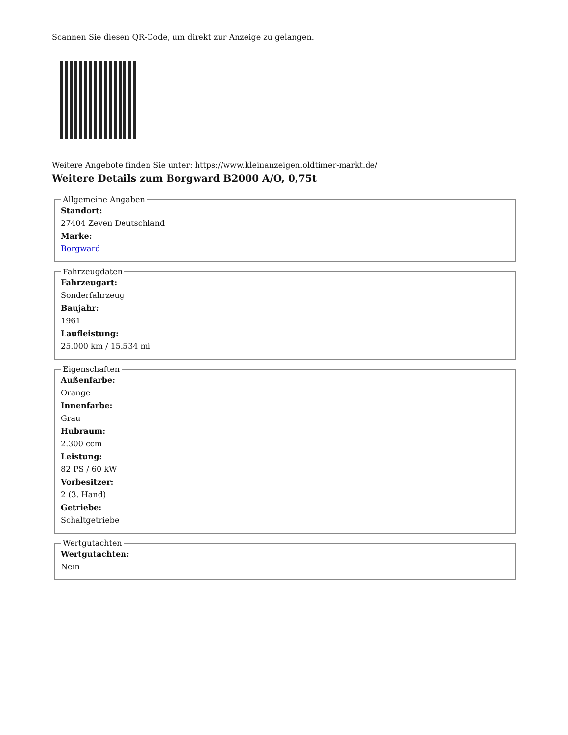Scannen Sie diesen QR-Code, um direkt zur Anzeige zu gelangen.
Weitere Angebote finden Sie unter: https://www.kleinanzeigen.oldtimer-markt.de/
Weitere Details zum Borgward B2000 A/O, 0,75t
Allgemeine Angaben
Standort:
27404 Zeven Deutschland
Marke:
Borgward
Fahrzeugdaten
Fahrzeugart:
Sonderfahrzeug
Baujahr:
1961
Laufleistung:
25.000 km / 15.534 mi
Eigenschaften
Außenfarbe:
Orange
Innenfarbe:
Grau
Hubraum:
2.300 ccm
Leistung:
82 PS / 60 kW
Vorbesitzer:
2 (3. Hand)
Getriebe:
Schaltgetriebe
Wertgutachten
Wertgutachten:
Nein